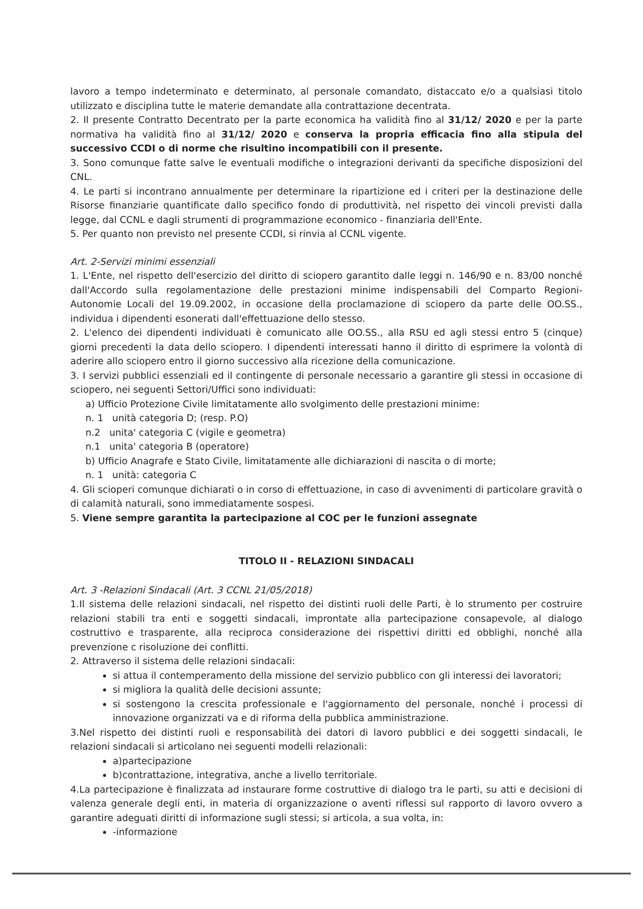lavoro a tempo indeterminato e determinato, al personale comandato, distaccato e/o a qualsiasi titolo utilizzato e disciplina tutte le materie demandate alla contrattazione decentrata.
2. Il presente Contratto Decentrato per la parte economica ha validità fino al 31/12/ 2020 e per la parte normativa ha validità fino al 31/12/ 2020 e conserva la propria efficacia fino alla stipula del successivo CCDI o di norme che risultino incompatibili con il presente.
3. Sono comunque fatte salve le eventuali modifiche o integrazioni derivanti da specifiche disposizioni del CNL.
4. Le parti si incontrano annualmente per determinare la ripartizione ed i criteri per la destinazione delle Risorse finanziarie quantificate dallo specifico fondo di produttività, nel rispetto dei vincoli previsti dalla legge, dal CCNL e dagli strumenti di programmazione economico - finanziaria dell'Ente.
5. Per quanto non previsto nel presente CCDI, si rinvia al CCNL vigente.
Art. 2-Servizi minimi essenziali
1. L'Ente, nel rispetto dell'esercizio del diritto di sciopero garantito dalle leggi n. 146/90 e n. 83/00 nonché dall'Accordo sulla regolamentazione delle prestazioni minime indispensabili del Comparto Regioni-Autonomie Locali del 19.09.2002, in occasione della proclamazione di sciopero da parte delle OO.SS., individua i dipendenti esonerati dall'effettuazione dello stesso.
2. L'elenco dei dipendenti individuati è comunicato alle OO.SS., alla RSU ed agli stessi entro 5 (cinque) giorni precedenti la data dello sciopero. I dipendenti interessati hanno il diritto di esprimere la volontà di aderire allo sciopero entro il giorno successivo alla ricezione della comunicazione.
3. I servizi pubblici essenziali ed il contingente di personale necessario a garantire gli stessi in occasione di sciopero, nei seguenti Settori/Uffici sono individuati:
a) Ufficio Protezione Civile limitatamente allo svolgimento delle prestazioni minime:
n. 1 unità categoria D; (resp. P.O)
n.2 unita' categoria C (vigile e geometra)
n.1 unita' categoria B (operatore)
b) Ufficio Anagrafe e Stato Civile, limitatamente alle dichiarazioni di nascita o di morte;
n. 1 unità: categoria C
4. Gli scioperi comunque dichiarati o in corso di effettuazione, in caso di avvenimenti di particolare gravità o di calamità naturali, sono immediatamente sospesi.
5. Viene sempre garantita la partecipazione al COC per le funzioni assegnate
TITOLO II - RELAZIONI SINDACALI
Art. 3 -Relazioni Sindacali (Art. 3 CCNL 21/05/2018)
1.Il sistema delle relazioni sindacali, nel rispetto dei distinti ruoli delle Parti, è lo strumento per costruire relazioni stabili tra enti e soggetti sindacali, improntate alla partecipazione consapevole, al dialogo costruttivo e trasparente, alla reciproca considerazione dei rispettivi diritti ed obblighi, nonché alla prevenzione c risoluzione dei conflitti.
2. Attraverso il sistema delle relazioni sindacali:
si attua il contemperamento della missione del servizio pubblico con gli interessi dei lavoratori;
si migliora la qualità delle decisioni assunte;
si sostengono la crescita professionale e l'aggiornamento del personale, nonché i processi di innovazione organizzati va e di riforma della pubblica amministrazione.
3.Nel rispetto dei distinti ruoli e responsabilità dei datori di lavoro pubblici e dei soggetti sindacali, le relazioni sindacali si articolano nei seguenti modelli relazionali:
a)partecipazione
b)contrattazione, integrativa, anche a livello territoriale.
4.La partecipazione è finalizzata ad instaurare forme costruttive di dialogo tra le parti, su atti e decisioni di valenza generale degli enti, in materia di organizzazione o aventi riflessi sul rapporto di lavoro ovvero a garantire adeguati diritti di informazione sugli stessi; si articola, a sua volta, in:
-informazione